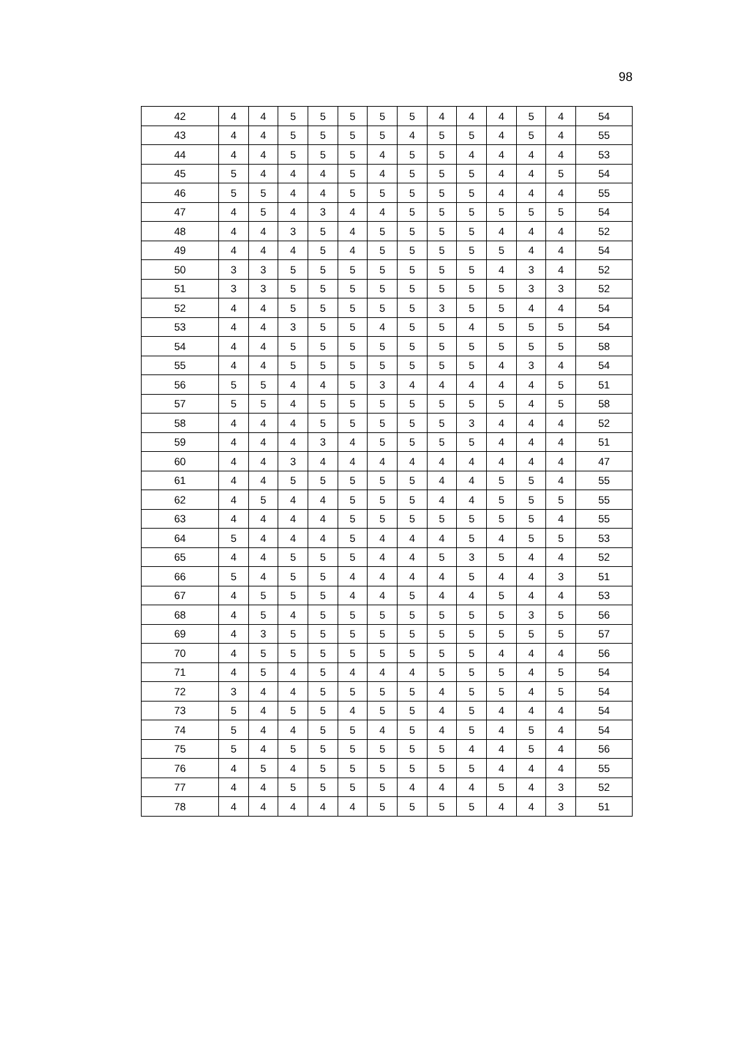98
| 42 | 4 | 4 | 5 | 5 | 5 | 5 | 5 | 4 | 4 | 4 | 5 | 4 | 54 |
| 43 | 4 | 4 | 5 | 5 | 5 | 5 | 4 | 5 | 5 | 4 | 5 | 4 | 55 |
| 44 | 4 | 4 | 5 | 5 | 5 | 4 | 5 | 5 | 4 | 4 | 4 | 4 | 53 |
| 45 | 5 | 4 | 4 | 4 | 5 | 4 | 5 | 5 | 5 | 4 | 4 | 5 | 54 |
| 46 | 5 | 5 | 4 | 4 | 5 | 5 | 5 | 5 | 5 | 4 | 4 | 4 | 55 |
| 47 | 4 | 5 | 4 | 3 | 4 | 4 | 5 | 5 | 5 | 5 | 5 | 5 | 54 |
| 48 | 4 | 4 | 3 | 5 | 4 | 5 | 5 | 5 | 5 | 4 | 4 | 4 | 52 |
| 49 | 4 | 4 | 4 | 5 | 4 | 5 | 5 | 5 | 5 | 5 | 4 | 4 | 54 |
| 50 | 3 | 3 | 5 | 5 | 5 | 5 | 5 | 5 | 5 | 4 | 3 | 4 | 52 |
| 51 | 3 | 3 | 5 | 5 | 5 | 5 | 5 | 5 | 5 | 5 | 3 | 3 | 52 |
| 52 | 4 | 4 | 5 | 5 | 5 | 5 | 5 | 3 | 5 | 5 | 4 | 4 | 54 |
| 53 | 4 | 4 | 3 | 5 | 5 | 4 | 5 | 5 | 4 | 5 | 5 | 5 | 54 |
| 54 | 4 | 4 | 5 | 5 | 5 | 5 | 5 | 5 | 5 | 5 | 5 | 5 | 58 |
| 55 | 4 | 4 | 5 | 5 | 5 | 5 | 5 | 5 | 5 | 4 | 3 | 4 | 54 |
| 56 | 5 | 5 | 4 | 4 | 5 | 3 | 4 | 4 | 4 | 4 | 4 | 5 | 51 |
| 57 | 5 | 5 | 4 | 5 | 5 | 5 | 5 | 5 | 5 | 5 | 4 | 5 | 58 |
| 58 | 4 | 4 | 4 | 5 | 5 | 5 | 5 | 5 | 3 | 4 | 4 | 4 | 52 |
| 59 | 4 | 4 | 4 | 3 | 4 | 5 | 5 | 5 | 5 | 4 | 4 | 4 | 51 |
| 60 | 4 | 4 | 3 | 4 | 4 | 4 | 4 | 4 | 4 | 4 | 4 | 4 | 47 |
| 61 | 4 | 4 | 5 | 5 | 5 | 5 | 5 | 4 | 4 | 5 | 5 | 4 | 55 |
| 62 | 4 | 5 | 4 | 4 | 5 | 5 | 5 | 4 | 4 | 5 | 5 | 5 | 55 |
| 63 | 4 | 4 | 4 | 4 | 5 | 5 | 5 | 5 | 5 | 5 | 5 | 4 | 55 |
| 64 | 5 | 4 | 4 | 4 | 5 | 4 | 4 | 4 | 5 | 4 | 5 | 5 | 53 |
| 65 | 4 | 4 | 5 | 5 | 5 | 4 | 4 | 5 | 3 | 5 | 4 | 4 | 52 |
| 66 | 5 | 4 | 5 | 5 | 4 | 4 | 4 | 4 | 5 | 4 | 4 | 3 | 51 |
| 67 | 4 | 5 | 5 | 5 | 4 | 4 | 5 | 4 | 4 | 5 | 4 | 4 | 53 |
| 68 | 4 | 5 | 4 | 5 | 5 | 5 | 5 | 5 | 5 | 5 | 3 | 5 | 56 |
| 69 | 4 | 3 | 5 | 5 | 5 | 5 | 5 | 5 | 5 | 5 | 5 | 5 | 57 |
| 70 | 4 | 5 | 5 | 5 | 5 | 5 | 5 | 5 | 5 | 4 | 4 | 4 | 56 |
| 71 | 4 | 5 | 4 | 5 | 4 | 4 | 4 | 5 | 5 | 5 | 4 | 5 | 54 |
| 72 | 3 | 4 | 4 | 5 | 5 | 5 | 5 | 4 | 5 | 5 | 4 | 5 | 54 |
| 73 | 5 | 4 | 5 | 5 | 4 | 5 | 5 | 4 | 5 | 4 | 4 | 4 | 54 |
| 74 | 5 | 4 | 4 | 5 | 5 | 4 | 5 | 4 | 5 | 4 | 5 | 4 | 54 |
| 75 | 5 | 4 | 5 | 5 | 5 | 5 | 5 | 5 | 4 | 4 | 5 | 4 | 56 |
| 76 | 4 | 5 | 4 | 5 | 5 | 5 | 5 | 5 | 5 | 4 | 4 | 4 | 55 |
| 77 | 4 | 4 | 5 | 5 | 5 | 5 | 4 | 4 | 4 | 5 | 4 | 3 | 52 |
| 78 | 4 | 4 | 4 | 4 | 4 | 5 | 5 | 5 | 5 | 4 | 4 | 3 | 51 |